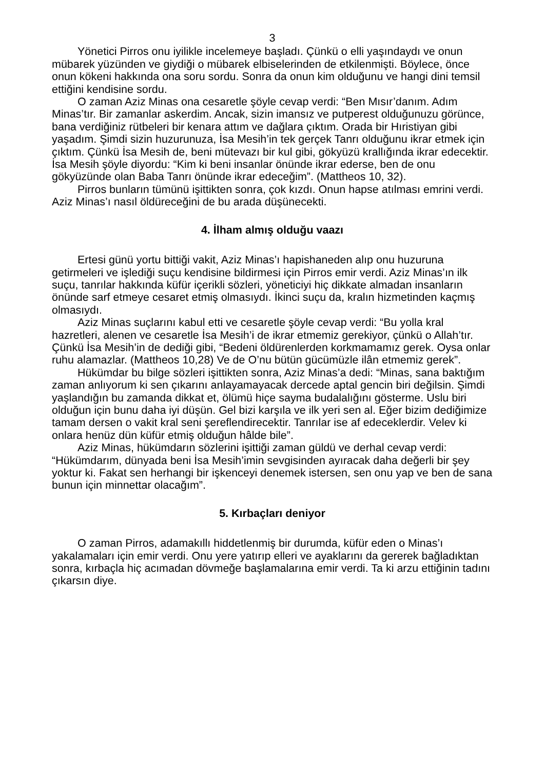3
Yönetici Pirros onu iyilikle incelemeye başladı. Çünkü o elli yaşındaydı ve onun mübarek yüzünden ve giydiği o mübarek elbiselerinden de etkilenmişti. Böylece, önce onun kökeni hakkında ona soru sordu. Sonra da onun kim olduğunu ve hangi dini temsil ettiğini kendisine sordu.
O zaman Aziz Minas ona cesaretle şöyle cevap verdi: “Ben Mısır’danım. Adım Minas’tır. Bir zamanlar askerdim. Ancak, sizin imansız ve putperest olduğunuzu görünce, bana verdiğiniz rütbeleri bir kenara attım ve dağlara çıktım. Orada bir Hıristiyan gibi yaşadım. Şimdi sizin huzurunuza, İsa Mesih’in tek gerçek Tanrı olduğunu ikrar etmek için çıktım. Çünkü İsa Mesih de, beni mütevazı bir kul gibi, gökyüzü krallığında ikrar edecektir. İsa Mesih şöyle diyordu: “Kim ki beni insanlar önünde ikrar ederse, ben de onu gökyüzünde olan Baba Tanrı önünde ikrar edeceğim”. (Mattheos 10, 32).
Pirros bunların tümünü işittikten sonra, çok kızdı. Onun hapse atılması emrini verdi. Aziz Minas’ı nasıl öldüreceğini de bu arada düşünecekti.
4. İlham almış olduğu vaazı
Ertesi günü yortu bittiği vakit, Aziz Minas’ı hapishaneden alıp onu huzuruna getirmeleri ve işlediği suçu kendisine bildirmesi için Pirros emir verdi. Aziz Minas’ın ilk suçu, tanrılar hakkında küfür içerikli sözleri, yöneticiyi hiç dikkate almadan insanların önünde sarf etmeye cesaret etmiş olmasıydı. İkinci suçu da, kralın hizmetinden kaçmış olmasıydı.
Aziz Minas suçlarını kabul etti ve cesaretle şöyle cevap verdi: “Bu yolla kral hazretleri, alenen ve cesaretle İsa Mesih’i de ikrar etmemiz gerekiyor, çünkü o Allah’tır. Çünkü İsa Mesih’in de dediği gibi, “Bedeni öldürenlerden korkmamamız gerek. Oysa onlar ruhu alamazlar. (Mattheos 10,28) Ve de O’nu bütün gücümüzle ilân etmemiz gerek”.
Hükümdar bu bilge sözleri işittikten sonra, Aziz Minas’a dedi: “Minas, sana baktığım zaman anlıyorum ki sen çıkarını anlayamayacak dercede aptal gencin biri değilsin. Şimdi yaşlandığın bu zamanda dikkat et, ölümü hiçe sayma budalalığını gösterme. Uslu biri olduğun için bunu daha iyi düşün. Gel bizi karşıla ve ilk yeri sen al. Eğer bizim dediğimize tamam dersen o vakit kral seni şereflendirecektir. Tanrılar ise af edeceklerdir. Velev ki onlara henüz dün küfür etmiş olduğun hâlde bile”.
Aziz Minas, hükümdarın sözlerini işittiği zaman güldü ve derhal cevap verdi: “Hükümdarım, dünyada beni İsa Mesih’imin sevgisinden ayıracak daha değerli bir şey yoktur ki. Fakat sen herhangi bir işkenceyi denemek istersen, sen onu yap ve ben de sana bunun için minnettar olacağım”.
5. Kırbaçları deniyor
O zaman Pirros, adamakıllı hiddetlenmiş bir durumda, küfür eden o Minas’ı yakalamaları için emir verdi. Onu yere yatırıp elleri ve ayaklarını da gererek bağladıktan sonra, kırbaçla hiç acımadan dövmeğe başlamalarına emir verdi. Ta ki arzu ettiğinin tadını çıkarsın diye.